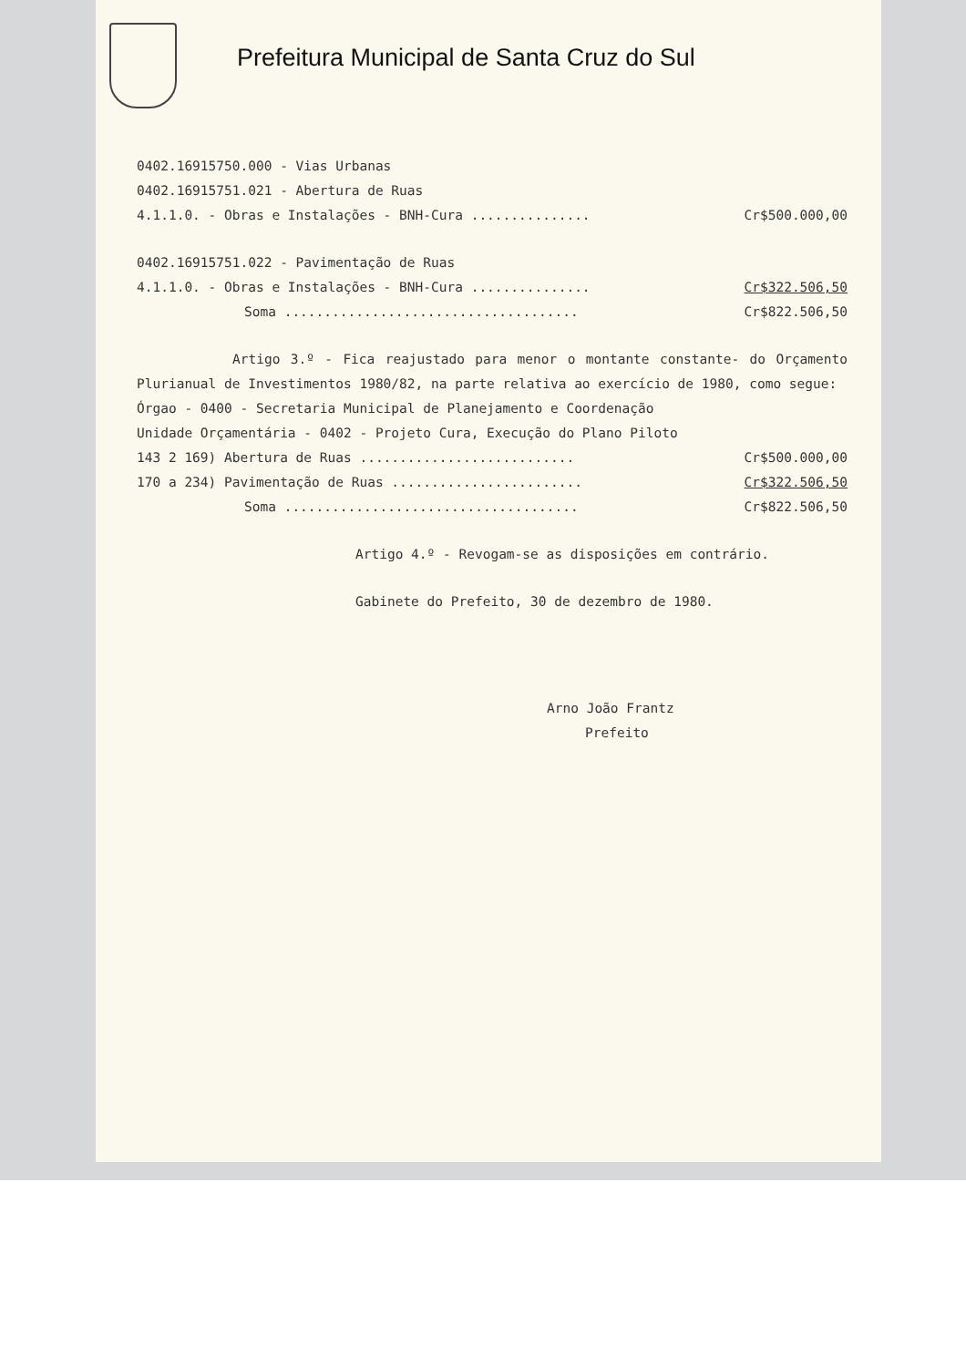Prefeitura Municipal de Santa Cruz do Sul
0402.16915750.000 - Vias Urbanas
0402.16915751.021 - Abertura de Ruas
4.1.1.0. - Obras e Instalações - BNH-Cura ............... Cr$500.000,00
0402.16915751.022 - Pavimentação de Ruas
4.1.1.0. - Obras e Instalações - BNH-Cura ............... Cr$322.506,50
Soma ..................................... Cr$822.506,50
Artigo 3.º - Fica reajustado para menor o montante constante- do Orçamento Plurianual de Investimentos 1980/82, na parte relativa ao exercício de 1980, como segue:
Órgao - 0400 - Secretaria Municipal de Planejamento e Coordenação
Unidade Orçamentária - 0402 - Projeto Cura, Execução do Plano Piloto
143 2 169) Abertura de Ruas ........................... Cr$500.000,00
170 a 234) Pavimentação de Ruas ........................ Cr$322.506,50
Soma ..................................... Cr$822.506,50
Artigo 4.º - Revogam-se as disposições em contrário.
Gabinete do Prefeito, 30 de dezembro de 1980.
Arno João Frantz
Prefeito